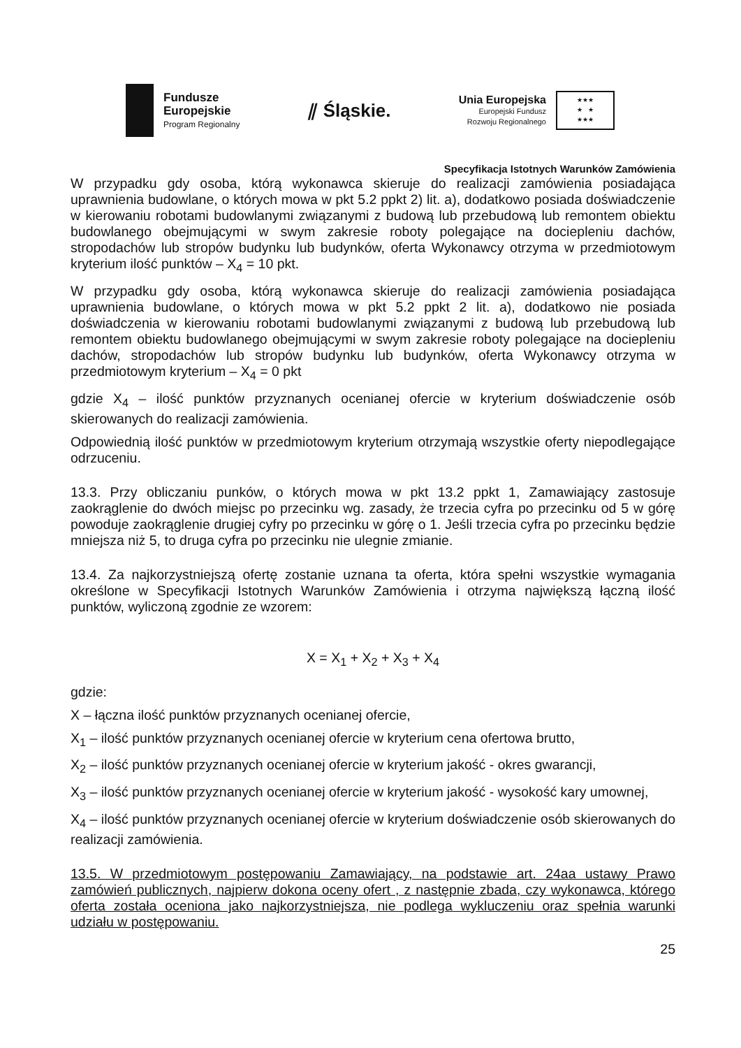Fundusze
Europejskie
Program Regionalny
⫽ Śląskie.
Unia Europejska
Europejski Fundusz
Rozwoju Regionalnego
★★★
★ ★
★★★
Specyfikacja Istotnych Warunków Zamówienia
W przypadku gdy osoba, którą wykonawca skieruje do realizacji zamówienia posiadająca uprawnienia budowlane, o których mowa w pkt 5.2 ppkt 2) lit. a), dodatkowo posiada doświadczenie w kierowaniu robotami budowlanymi związanymi z budową lub przebudową lub remontem obiektu budowlanego obejmującymi w swym zakresie roboty polegające na dociepleniu dachów, stropodachów lub stropów budynku lub budynków, oferta Wykonawcy otrzyma w przedmiotowym kryterium ilość punktów – X<sub>4</sub> = 10 pkt.
W przypadku gdy osoba, którą wykonawca skieruje do realizacji zamówienia posiadająca uprawnienia budowlane, o których mowa w pkt 5.2 ppkt 2 lit. a), dodatkowo nie posiada doświadczenia w kierowaniu robotami budowlanymi związanymi z budową lub przebudową lub remontem obiektu budowlanego obejmującymi w swym zakresie roboty polegające na dociepleniu dachów, stropodachów lub stropów budynku lub budynków, oferta Wykonawcy otrzyma w przedmiotowym kryterium – X<sub>4</sub> = 0 pkt
gdzie X<sub>4</sub> – ilość punktów przyznanych ocenianej ofercie w kryterium doświadczenie osób skierowanych do realizacji zamówienia.
Odpowiednią ilość punktów w przedmiotowym kryterium otrzymają wszystkie oferty niepodlegające odrzuceniu.
13.3. Przy obliczaniu punków, o których mowa w pkt 13.2 ppkt 1, Zamawiający zastosuje zaokrąglenie do dwóch miejsc po przecinku wg. zasady, że trzecia cyfra po przecinku od 5 w górę powoduje zaokrąglenie drugiej cyfry po przecinku w górę o 1. Jeśli trzecia cyfra po przecinku będzie mniejsza niż 5, to druga cyfra po przecinku nie ulegnie zmianie.
13.4. Za najkorzystniejszą ofertę zostanie uznana ta oferta, która spełni wszystkie wymagania określone w Specyfikacji Istotnych Warunków Zamówienia i otrzyma największą łączną ilość punktów, wyliczoną zgodnie ze wzorem:
X = X<sub>1</sub> + X<sub>2</sub> + X<sub>3</sub> + X<sub>4</sub>
gdzie:
X – łączna ilość punktów przyznanych ocenianej ofercie,
X<sub>1</sub> – ilość punktów przyznanych ocenianej ofercie w kryterium cena ofertowa brutto,
X<sub>2</sub> – ilość punktów przyznanych ocenianej ofercie w kryterium jakość - okres gwarancji,
X<sub>3</sub> – ilość punktów przyznanych ocenianej ofercie w kryterium jakość - wysokość kary umownej,
X<sub>4</sub> – ilość punktów przyznanych ocenianej ofercie w kryterium doświadczenie osób skierowanych do realizacji zamówienia.
13.5. W przedmiotowym postępowaniu Zamawiający, na podstawie art. 24aa ustawy Prawo zamówień publicznych, najpierw dokona oceny ofert , z następnie zbada, czy wykonawca, którego oferta została oceniona jako najkorzystniejsza, nie podlega wykluczeniu oraz spełnia warunki udziału w postępowaniu.
25